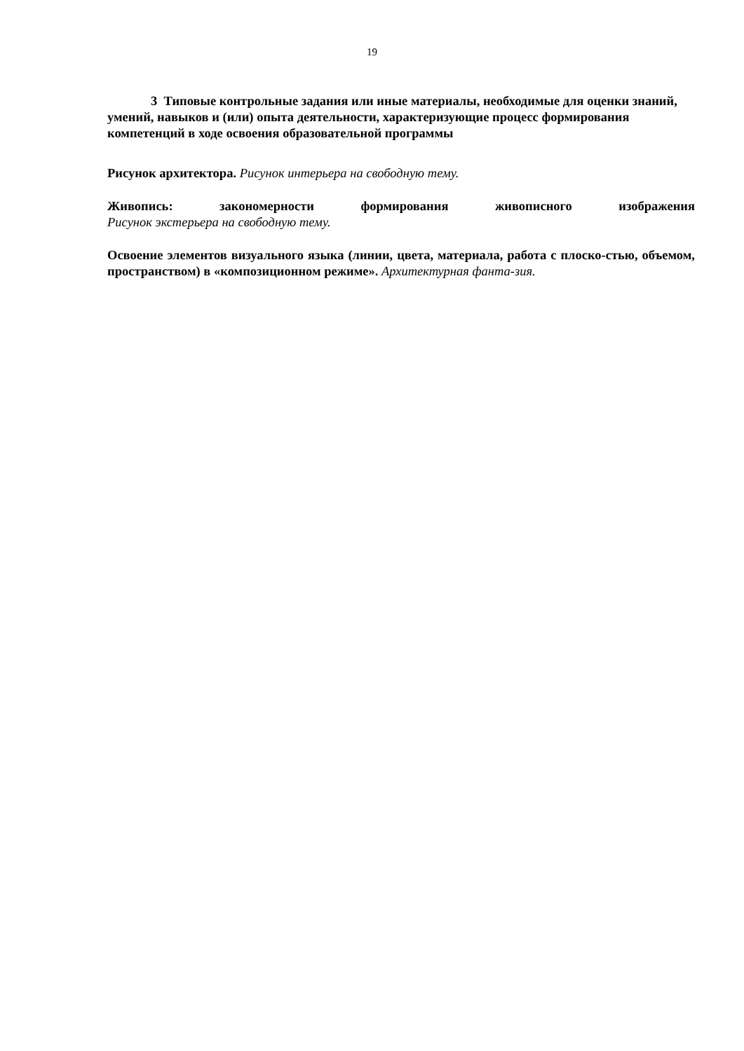19
3 Типовые контрольные задания или иные материалы, необходимые для оценки знаний, умений, навыков и (или) опыта деятельности, характеризующие процесс формирования компетенций в ходе освоения образовательной программы
Рисунок архитектора. Рисунок интерьера на свободную тему.
Живопись: закономерности формирования живописного изображения
Рисунок экстерьера на свободную тему.
Освоение элементов визуального языка (линии, цвета, материала, работа с плоско-стью, объемом, пространством) в «композиционном режиме». Архитектурная фанта-зия.